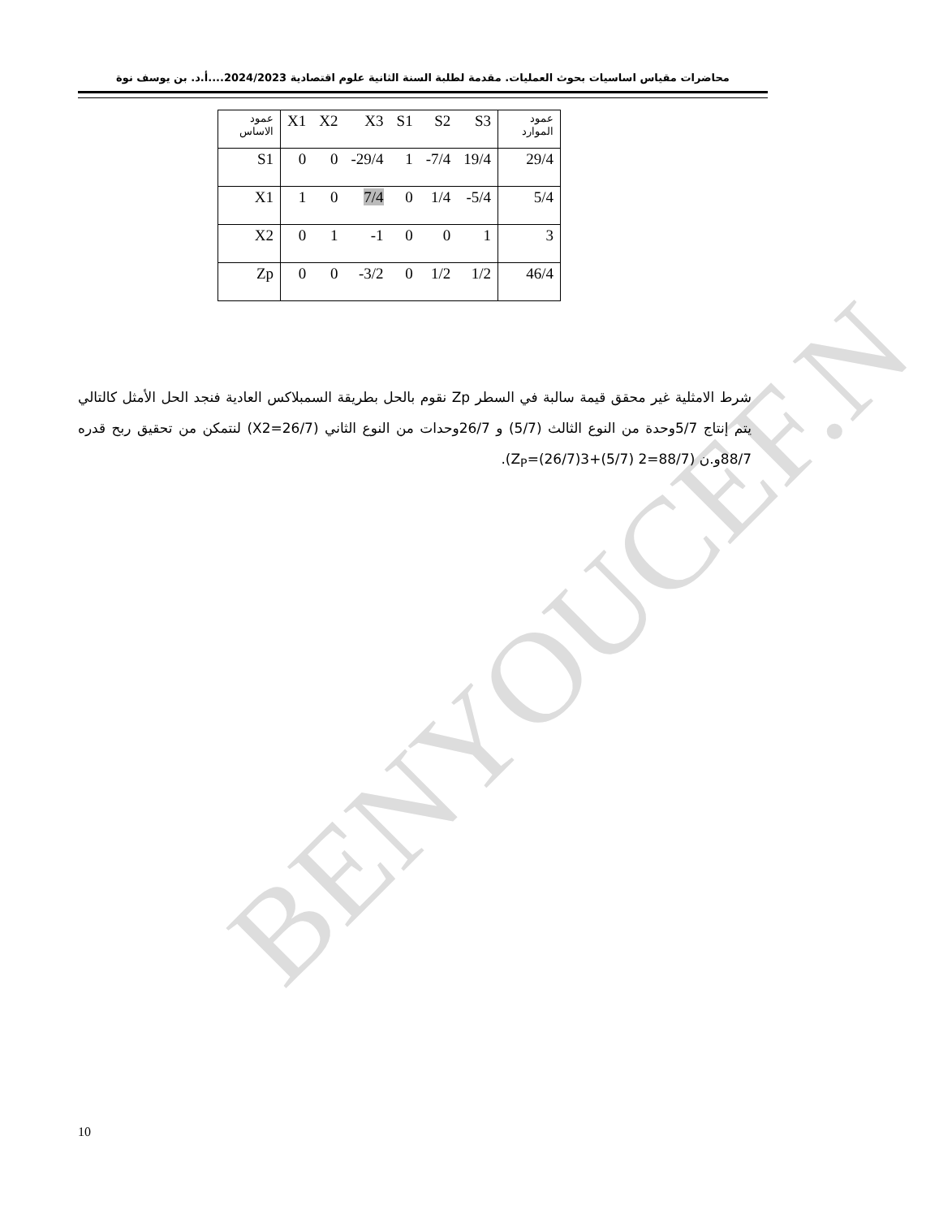BENYOUCEF.N
محاضرات مقياس اساسيات بحوث العمليات. مقدمة لطلبة السنة الثانية علوم اقتصادية 2024/2023....أ.د. بن يوسف نوة
| عمود الاساس | X1 | X2 | X3 | S1 | S2 | S3 | عمود الموارد |
| S1 | 0 | 0 | -29/4 | 1 | -7/4 | 19/4 | 29/4 |
| X1 | 1 | 0 | 7/4 | 0 | 1/4 | -5/4 | 5/4 |
| X2 | 0 | 1 | -1 | 0 | 0 | 1 | 3 |
| Zp | 0 | 0 | -3/2 | 0 | 1/2 | 1/2 | 46/4 |
شرط الامثلية غير محقق قيمة سالبة في السطر Zp نقوم بالحل بطريقة السمبلاكس العادية فنجد الحل الأمثل كالتالي يتم إنتاج 5/7وحدة من النوع الثالث (5/7) و 26/7وحدات من النوع الثاني (X2=26/7) لنتمكن من تحقيق ربح قدره 88/7و.ن (Z<sub>P</sub>=(26/7)3+(5/7) 2=88/7).
10